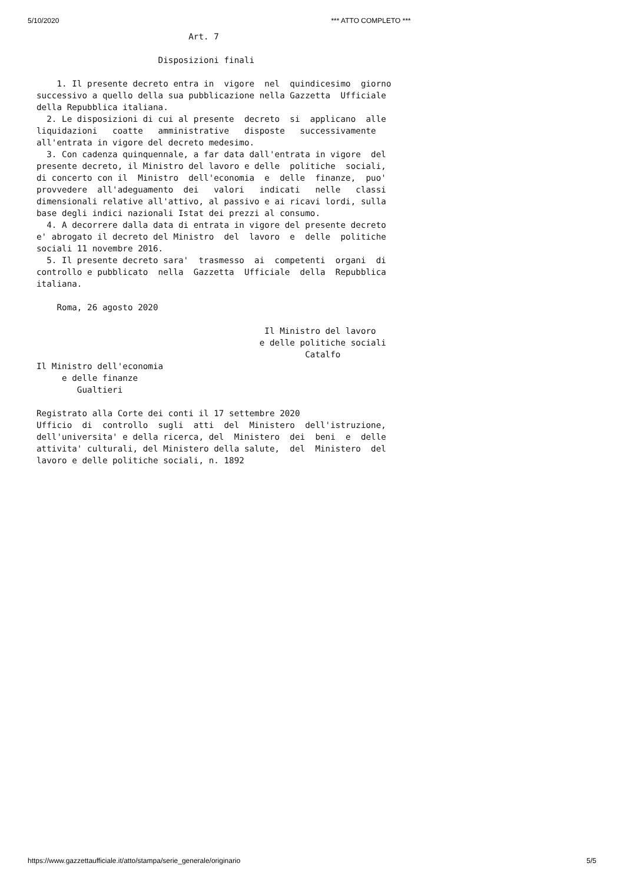5/10/2020 *** ATTO COMPLETO ***
                              Art. 7

                        Disposizioni finali

    1. Il presente decreto entra in  vigore  nel  quindicesimo  giorno
successivo a quello della sua pubblicazione nella Gazzetta  Ufficiale
della Repubblica italiana.
  2. Le disposizioni di cui al presente  decreto  si  applicano  alle
liquidazioni   coatte   amministrative   disposte   successivamente
all'entrata in vigore del decreto medesimo.
  3. Con cadenza quinquennale, a far data dall'entrata in vigore  del
presente decreto, il Ministro del lavoro e delle  politiche  sociali,
di concerto con il  Ministro  dell'economia  e  delle  finanze,  puo'
provvedere  all'adeguamento  dei   valori   indicati   nelle   classi
dimensionali relative all'attivo, al passivo e ai ricavi lordi, sulla
base degli indici nazionali Istat dei prezzi al consumo.
  4. A decorrere dalla data di entrata in vigore del presente decreto
e' abrogato il decreto del Ministro  del  lavoro  e  delle  politiche
sociali 11 novembre 2016.
  5. Il presente decreto sara'  trasmesso  ai  competenti  organi  di
controllo e pubblicato  nella  Gazzetta  Ufficiale  della  Repubblica
italiana.

    Roma, 26 agosto 2020

                                             Il Ministro del lavoro
                                            e delle politiche sociali
                                                     Catalfo
Il Ministro dell'economia
     e delle finanze
        Gualtieri

Registrato alla Corte dei conti il 17 settembre 2020
Ufficio  di  controllo  sugli  atti  del  Ministero  dell'istruzione,
dell'universita' e della ricerca, del  Ministero  dei  beni  e  delle
attivita' culturali, del Ministero della salute,  del  Ministero  del
lavoro e delle politiche sociali, n. 1892
https://www.gazzettaufficiale.it/atto/stampa/serie_generale/originario 5/5